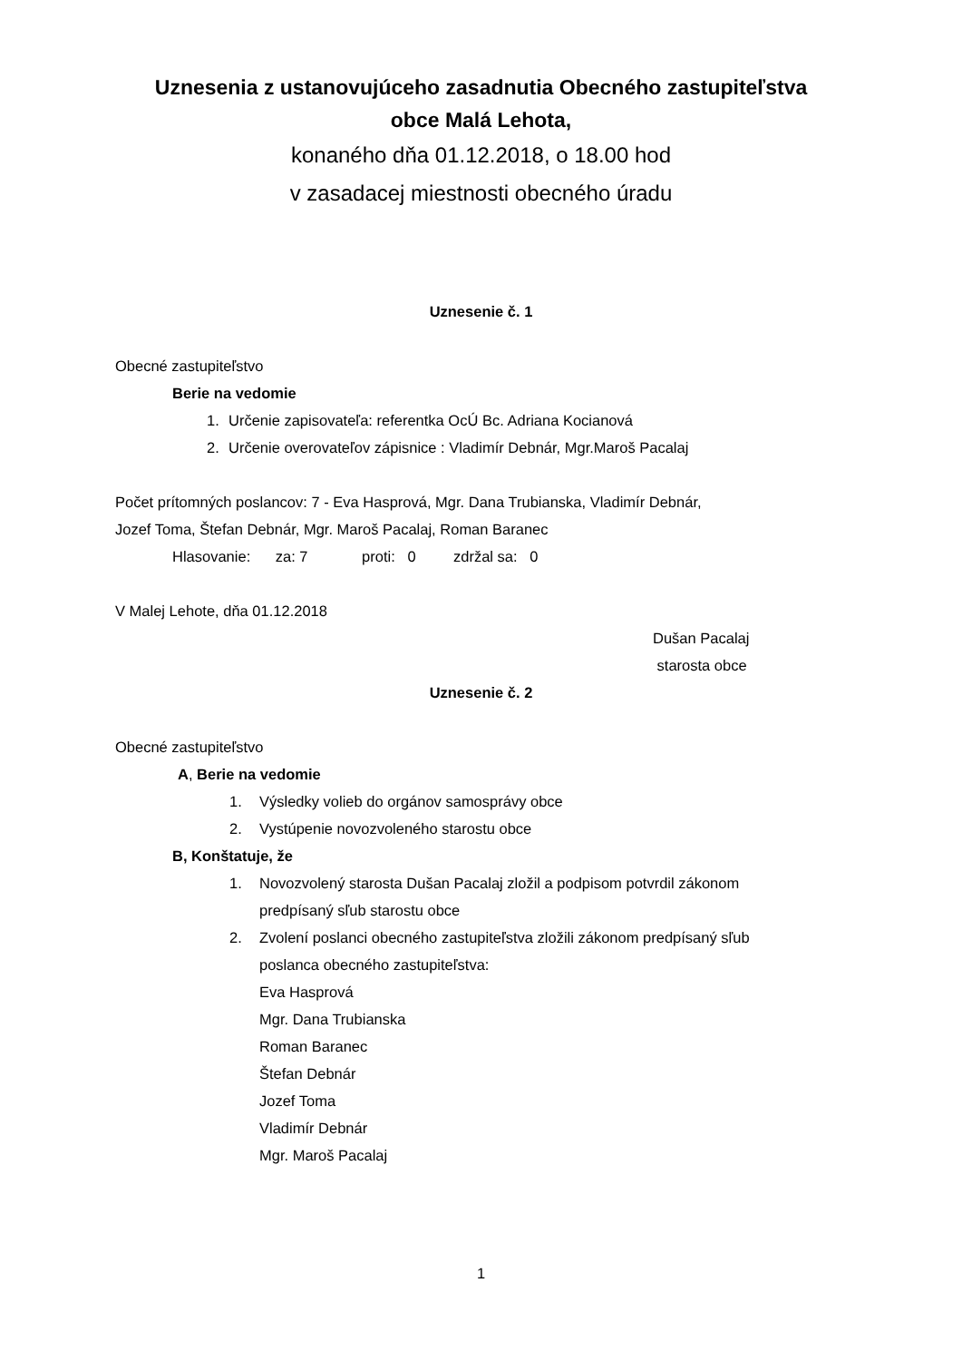Uznesenia z ustanovujúceho zasadnutia Obecného zastupiteľstva
obce Malá Lehota,
konaného dňa 01.12.2018, o 18.00 hod
v zasadacej miestnosti obecného úradu
Uznesenie č. 1
Obecné zastupiteľstvo
Berie na vedomie
1. Určenie zapisovateľa: referentka OcÚ Bc. Adriana Kocianová
2. Určenie overovateľov zápisnice : Vladimír Debnár, Mgr.Maroš Pacalaj
Počet prítomných poslancov: 7 - Eva Hasprová, Mgr. Dana Trubianska, Vladimír Debnár,
Jozef Toma, Štefan Debnár, Mgr. Maroš Pacalaj, Roman Baranec
Hlasovanie: za: 7 proti: 0 zdržal sa: 0
V Malej Lehote, dňa 01.12.2018
Dušan Pacalaj
starosta obce
Uznesenie č. 2
Obecné zastupiteľstvo
A, Berie na vedomie
1. Výsledky volieb do orgánov samosprávy obce
2. Vystúpenie novozvoleného starostu obce
B, Konštatuje, že
1. Novozvolený starosta Dušan Pacalaj zložil a podpisom potvrdil zákonom
predpísaný sľub starostu obce
2. Zvolení poslanci obecného zastupiteľstva zložili zákonom predpísaný sľub
poslanca obecného zastupiteľstva:
Eva Hasprová
Mgr. Dana Trubianska
Roman Baranec
Štefan Debnár
Jozef Toma
Vladimír Debnár
Mgr. Maroš Pacalaj
1